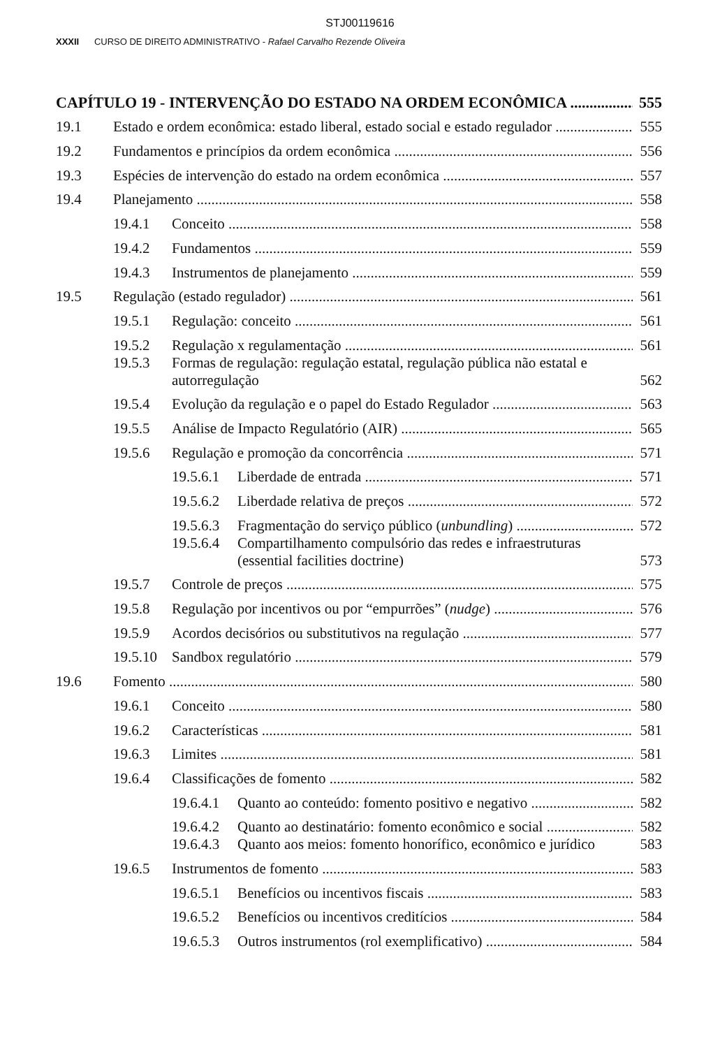STJ00119616
XXXII CURSO DE DIREITO ADMINISTRATIVO - Rafael Carvalho Rezende Oliveira
CAPÍTULO 19 - INTERVENÇÃO DO ESTADO NA ORDEM ECONÔMICA 555
19.1 Estado e ordem econômica: estado liberal, estado social e estado regulador 555
19.2 Fundamentos e princípios da ordem econômica 556
19.3 Espécies de intervenção do estado na ordem econômica 557
19.4 Planejamento 558
19.4.1 Conceito 558
19.4.2 Fundamentos 559
19.4.3 Instrumentos de planejamento 559
19.5 Regulação (estado regulador) 561
19.5.1 Regulação: conceito 561
19.5.2 Regulação x regulamentação 561
19.5.3 Formas de regulação: regulação estatal, regulação pública não estatal e autorregulação 562
19.5.4 Evolução da regulação e o papel do Estado Regulador 563
19.5.5 Análise de Impacto Regulatório (AIR) 565
19.5.6 Regulação e promoção da concorrência 571
19.5.6.1 Liberdade de entrada 571
19.5.6.2 Liberdade relativa de preços 572
19.5.6.3 Fragmentação do serviço público (unbundling) 572
19.5.6.4 Compartilhamento compulsório das redes e infraestruturas (essential facilities doctrine) 573
19.5.7 Controle de preços 575
19.5.8 Regulação por incentivos ou por “empurrões” (nudge) 576
19.5.9 Acordos decisórios ou substitutivos na regulação 577
19.5.10 Sandbox regulatório 579
19.6 Fomento 580
19.6.1 Conceito 580
19.6.2 Características 581
19.6.3 Limites 581
19.6.4 Classificações de fomento 582
19.6.4.1 Quanto ao conteúdo: fomento positivo e negativo 582
19.6.4.2 Quanto ao destinatário: fomento econômico e social 582
19.6.4.3 Quanto aos meios: fomento honorífico, econômico e jurídico 583
19.6.5 Instrumentos de fomento 583
19.6.5.1 Benefícios ou incentivos fiscais 583
19.6.5.2 Benefícios ou incentivos creditícios 584
19.6.5.3 Outros instrumentos (rol exemplificativo) 584